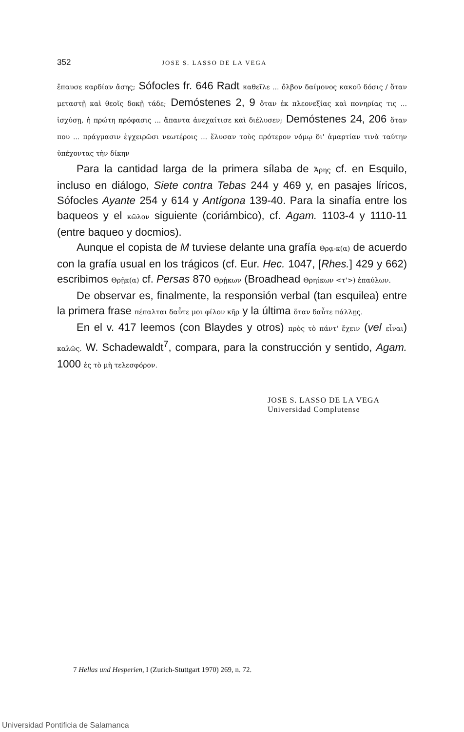352 JOSE S. LASSO DE LA VEGA
ἔπαυσε καρδίαν ἄσης; Sófocles fr. 646 Radt καθεῖλε ... ὄλβον δαίμονος κακοῦ δόσις / ὅταν μεταστῇ καὶ θεοῖς δοκῇ τάδε; Demóstenes 2, 9 ὅταν ἐκ πλεονεξίας καὶ πονηρίας τις ... ἰσχύσῃ, ἡ πρώτη πρόφασις ... ἅπαντα ἀνεχαίτισε καὶ διέλυσεν; Demóstenes 24, 206 ὅταν που ... πράγμασιν ἐγχειρῶσι νεωτέροις ... ἔλυσαν τοὺς πρότερον νόμῳ δι' ἁμαρτίαν τινὰ ταύτην ὑπέχοντας τὴν δίκην
Para la cantidad larga de la primera sílaba de Ἄρης cf. en Esquilo, incluso en diálogo, Siete contra Tebas 244 y 469 y, en pasajes líricos, Sófocles Ayante 254 y 614 y Antígona 139-40. Para la sinafía entre los baqueos y el κῶλον siguiente (coriámbico), cf. Agam. 1103-4 y 1110-11 (entre baqueo y docmios).
Aunque el copista de M tuviese delante una grafía Θρᾳ-κ(α) de acuerdo con la grafía usual en los trágicos (cf. Eur. Hec. 1047, [Rhes.] 429 y 662) escribimos Θρῇκ(α) cf. Persas 870 Θρῄκων (Broadhead Θρηίκων <τ'>) ἐπαύλων.
De observar es, finalmente, la responsión verbal (tan esquilea) entre la primera frase πέπαλται δαὖτε μοι φίλον κῆρ y la última ὅταν δαὖτε πάλλῃς.
En el v. 417 leemos (con Blaydes y otros) πρὸς τὸ πάντ' ἔχειν (vel εἶναι) καλῶς. W. Schadewaldt<sup>7</sup>, compara, para la construcción y sentido, Agam. 1000 ἐς τὸ μὴ τελεσφόρον.
JOSE S. LASSO DE LA VEGA
Universidad Complutense
7 Hellas und Hesperien, I (Zurich-Stuttgart 1970) 269, n. 72.
Universidad Pontificia de Salamanca